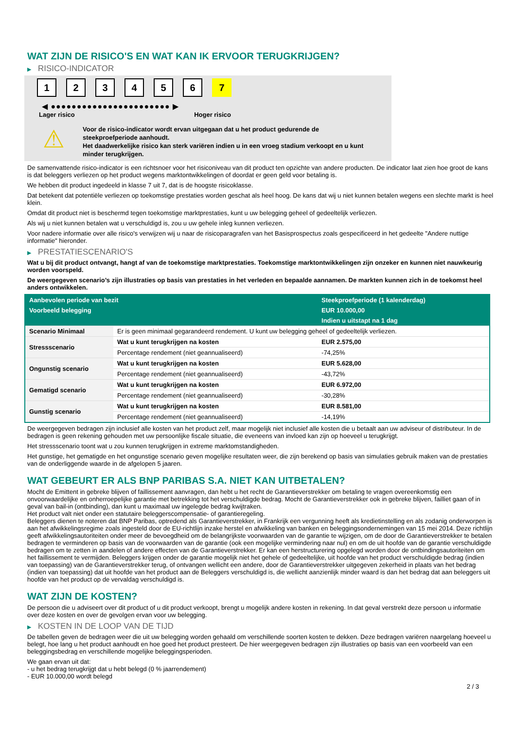WAT ZIJN DE RISICO'S EN WAT KAN IK ERVOOR TERUGKRIJGEN?
▶ RISICO-INDICATOR
1 2 3 4 5 6 7
◀ ●●●●●●●●●●●●●●●●●●●●●●● ▶
Lager risico Hoger risico
⚠
Voor de risico-indicator wordt ervan uitgegaan dat u het product gedurende de steekproefperiode aanhoudt.
Het daadwerkelijke risico kan sterk variëren indien u in een vroeg stadium verkoopt en u kunt minder terugkrijgen.
De samenvattende risico-indicator is een richtsnoer voor het risiconiveau van dit product ten opzichte van andere producten. De indicator laat zien hoe groot de kans is dat beleggers verliezen op het product wegens marktontwikkelingen of doordat er geen geld voor betaling is.
We hebben dit product ingedeeld in klasse 7 uit 7, dat is de hoogste risicoklasse.
Dat betekent dat potentiële verliezen op toekomstige prestaties worden geschat als heel hoog. De kans dat wij u niet kunnen betalen wegens een slechte markt is heel klein.
Omdat dit product niet is beschermd tegen toekomstige marktprestaties, kunt u uw belegging geheel of gedeeltelijk verliezen.
Als wij u niet kunnen betalen wat u verschuldigd is, zou u uw gehele inleg kunnen verliezen.
Voor nadere informatie over alle risico's verwijzen wij u naar de risicoparagrafen van het Basisprospectus zoals gespecificeerd in het gedeelte "Andere nuttige informatie" hieronder.
▶ PRESTATIESCENARIO'S
Wat u bij dit product ontvangt, hangt af van de toekomstige marktprestaties. Toekomstige marktontwikkelingen zijn onzeker en kunnen niet nauwkeurig worden voorspeld.
De weergegeven scenario’s zijn illustraties op basis van prestaties in het verleden en bepaalde aannamen. De markten kunnen zich in de toekomst heel anders ontwikkelen.
| Aanbevolen periode van bezit | | Steekproefperiode (1 kalenderdag) |
| --- | --- | --- |
| Voorbeeld belegging | | EUR 10.000,00 |
| | | Indien u uitstapt na 1 dag |
| Scenario Minimaal | Er is geen minimaal gegarandeerd rendement. U kunt uw belegging geheel of gedeeltelijk verliezen. | |
| Stressscenario | Wat u kunt terugkrijgen na kosten | EUR 2.575,00 |
| | Percentage rendement (niet geannualiseerd) | -74,25% |
| Ongunstig scenario | Wat u kunt terugkrijgen na kosten | EUR 5.628,00 |
| | Percentage rendement (niet geannualiseerd) | -43,72% |
| Gematigd scenario | Wat u kunt terugkrijgen na kosten | EUR 6.972,00 |
| | Percentage rendement (niet geannualiseerd) | -30,28% |
| Gunstig scenario | Wat u kunt terugkrijgen na kosten | EUR 8.581,00 |
| | Percentage rendement (niet geannualiseerd) | -14,19% |
De weergegeven bedragen zijn inclusief alle kosten van het product zelf, maar mogelijk niet inclusief alle kosten die u betaalt aan uw adviseur of distributeur. In de bedragen is geen rekening gehouden met uw persoonlijke fiscale situatie, die eveneens van invloed kan zijn op hoeveel u terugkrijgt.
Het stressscenario toont wat u zou kunnen terugkrijgen in extreme marktomstandigheden.
Het gunstige, het gematigde en het ongunstige scenario geven mogelijke resultaten weer, die zijn berekend op basis van simulaties gebruik maken van de prestaties van de onderliggende waarde in de afgelopen 5 jaaren.
WAT GEBEURT ER ALS BNP PARIBAS S.A. NIET KAN UITBETALEN?
Mocht de Emittent in gebreke blijven of faillissement aanvragen, dan hebt u het recht de Garantieverstrekker om betaling te vragen overeenkomstig een onvoorwaardelijke en onherroepelijke garantie met betrekking tot het verschuldigde bedrag. Mocht de Garantieverstrekker ook in gebreke blijven, failliet gaan of in geval van bail-in (ontbinding), dan kunt u maximaal uw ingelegde bedrag kwijtraken.
Het product valt niet onder een statutaire beleggerscompensatie- of garantieregeling.
Beleggers dienen te noteren dat BNP Paribas, optredend als Garantieverstrekker, in Frankrijk een vergunning heeft als kredietinstelling en als zodanig onderworpen is aan het afwikkelingsregime zoals ingesteld door de EU-richtlijn inzake herstel en afwikkeling van banken en beleggingsondernemingen van 15 mei 2014. Deze richtlijn geeft afwikkelingsautoriteiten onder meer de bevoegdheid om de belangrijkste voorwaarden van de garantie te wijzigen, om de door de Garantieverstrekker te betalen bedragen te verminderen op basis van de voorwaarden van de garantie (ook een mogelijke vermindering naar nul) en om de uit hoofde van de garantie verschuldigde bedragen om te zetten in aandelen of andere effecten van de Garantieverstrekker. Er kan een herstructurering opgelegd worden door de ontbindingsautoriteiten om het faillissement te vermijden. Beleggers krijgen onder de garantie mogelijk niet het gehele of gedeeltelijke, uit hoofde van het product verschuldigde bedrag (indien van toepassing) van de Garantieverstrekker terug, of ontvangen wellicht een andere, door de Garantieverstrekker uitgegeven zekerheid in plaats van het bedrag (indien van toepassing) dat uit hoofde van het product aan de Beleggers verschuldigd is, die wellicht aanzienlijk minder waard is dan het bedrag dat aan beleggers uit hoofde van het product op de vervaldag verschuldigd is.
WAT ZIJN DE KOSTEN?
De persoon die u adviseert over dit product of u dit product verkoopt, brengt u mogelijk andere kosten in rekening. In dat geval verstrekt deze persoon u informatie over deze kosten en over de gevolgen ervan voor uw belegging.
▶ KOSTEN IN DE LOOP VAN DE TIJD
De tabellen geven de bedragen weer die uit uw belegging worden gehaald om verschillende soorten kosten te dekken. Deze bedragen variëren naargelang hoeveel u belegt, hoe lang u het product aanhoudt en hoe goed het product presteert. De hier weergegeven bedragen zijn illustraties op basis van een voorbeeld van een beleggingsbedrag en verschillende mogelijke beleggingsperioden.
We gaan ervan uit dat:
- u het bedrag terugkrijgt dat u hebt belegd (0 % jaarrendement)
- EUR 10.000,00 wordt belegd
2 / 3